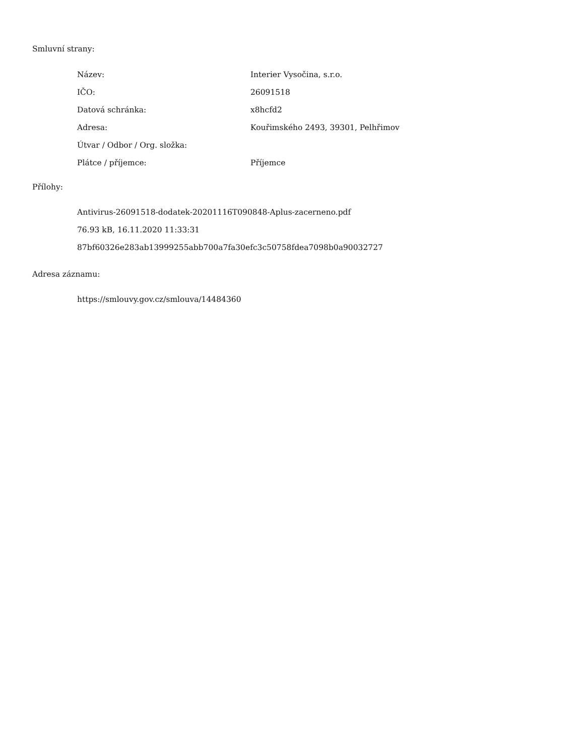Smluvní strany:
| Název: | Interier Vysočina, s.r.o. |
| IČO: | 26091518 |
| Datová schránka: | x8hcfd2 |
| Adresa: | Kouřimského 2493, 39301, Pelhřimov |
| Útvar / Odbor / Org. složka: | |
| Plátce / příjemce: | Příjemce |
Přílohy:
Antivirus-26091518-dodatek-20201116T090848-Aplus-zacerneno.pdf
76.93 kB, 16.11.2020 11:33:31
87bf60326e283ab13999255abb700a7fa30efc3c50758fdea7098b0a90032727
Adresa záznamu:
https://smlouvy.gov.cz/smlouva/14484360